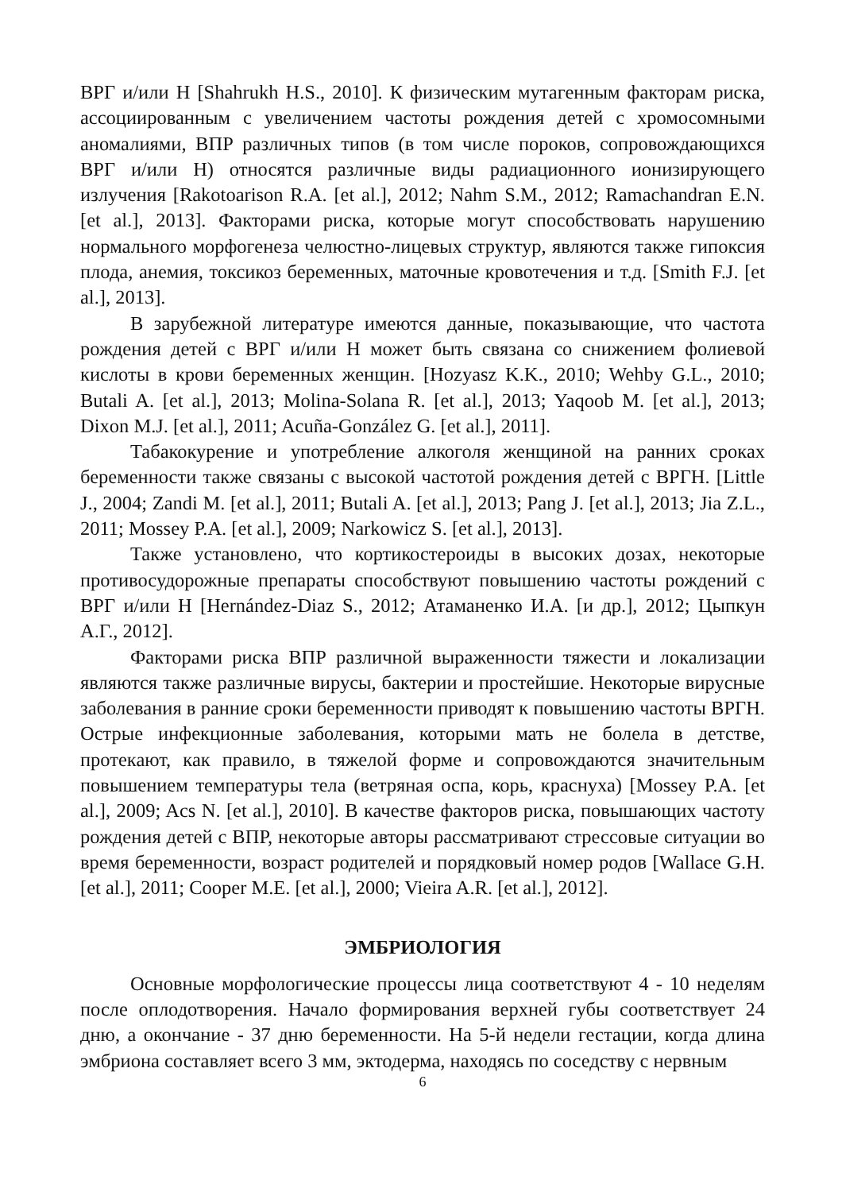ВРГ и/или Н [Shahrukh H.S., 2010]. К физическим мутагенным факторам риска, ассоциированным с увеличением частоты рождения детей с хромосомными аномалиями, ВПР различных типов (в том числе пороков, сопровождающихся ВРГ и/или Н) относятся различные виды радиационного ионизирующего излучения [Rakotoarison R.A. [et al.], 2012; Nahm S.M., 2012; Ramachandran E.N. [et al.], 2013]. Факторами риска, которые могут способствовать нарушению нормального морфогенеза челюстно-лицевых структур, являются также гипоксия плода, анемия, токсикоз беременных, маточные кровотечения и т.д. [Smith F.J. [et al.], 2013].
В зарубежной литературе имеются данные, показывающие, что частота рождения детей с ВРГ и/или Н может быть связана со снижением фолиевой кислоты в крови беременных женщин. [Hozyasz K.K., 2010; Wehby G.L., 2010; Butali A. [et al.], 2013; Molina-Solana R. [et al.], 2013; Yaqoob M. [et al.], 2013; Dixon M.J. [et al.], 2011; Acuña-González G. [et al.], 2011].
Табакокурение и употребление алкоголя женщиной на ранних сроках беременности также связаны с высокой частотой рождения детей с ВРГН. [Little J., 2004; Zandi M. [et al.], 2011; Butali A. [et al.], 2013; Pang J. [et al.], 2013; Jia Z.L., 2011; Mossey P.A. [et al.], 2009; Narkowicz S. [et al.], 2013].
Также установлено, что кортикостероиды в высоких дозах, некоторые противосудорожные препараты способствуют повышению частоты рождений с ВРГ и/или Н [Hernández-Diaz S., 2012; Атаманенко И.А. [и др.], 2012; Цыпкун А.Г., 2012].
Факторами риска ВПР различной выраженности тяжести и локализации являются также различные вирусы, бактерии и простейшие. Некоторые вирусные заболевания в ранние сроки беременности приводят к повышению частоты ВРГН. Острые инфекционные заболевания, которыми мать не болела в детстве, протекают, как правило, в тяжелой форме и сопровождаются значительным повышением температуры тела (ветряная оспа, корь, краснуха) [Mossey P.A. [et al.], 2009; Acs N. [et al.], 2010]. В качестве факторов риска, повышающих частоту рождения детей с ВПР, некоторые авторы рассматривают стрессовые ситуации во время беременности, возраст родителей и порядковый номер родов [Wallace G.H. [et al.], 2011; Cooper M.E. [et al.], 2000; Vieira A.R. [et al.], 2012].
ЭМБРИОЛОГИЯ
Основные морфологические процессы лица соответствуют 4 - 10 неделям после оплодотворения. Начало формирования верхней губы соответствует 24 дню, а окончание - 37 дню беременности. На 5-й недели гестации, когда длина эмбриона составляет всего 3 мм, эктодерма, находясь по соседству с нервным
6